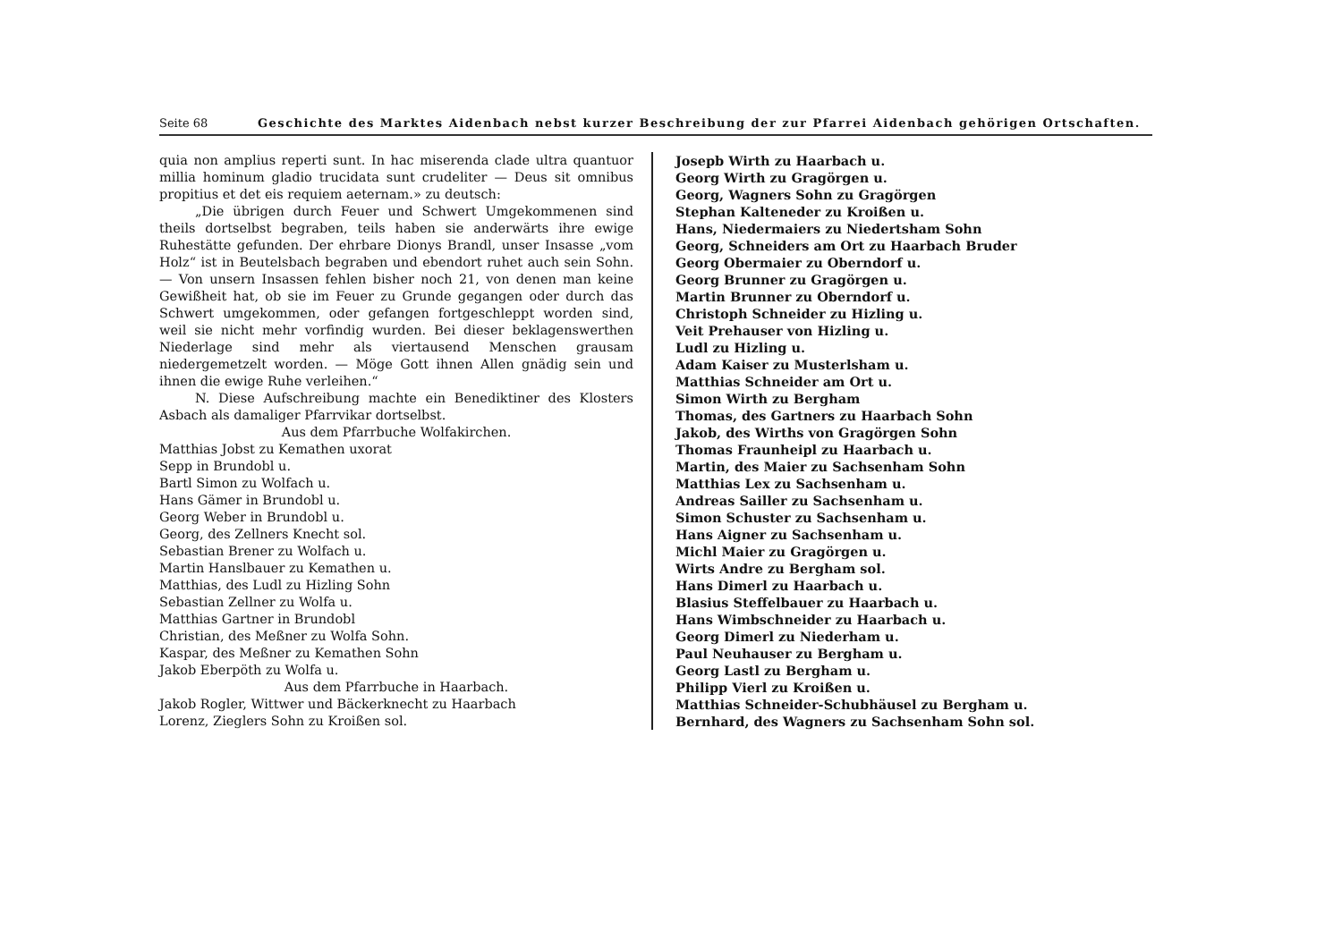Seite 68 Geschichte des Marktes Aidenbach nebst kurzer Beschreibung der zur Pfarrei Aidenbach gehörigen Ortschaften.
quia non amplius reperti sunt. In hac miserenda clade ultra quantuor millia hominum gladio trucidata sunt crudeliter — Deus sit omnibus propitius et det eis requiem aeternam.» zu deutsch:
„Die übrigen durch Feuer und Schwert Umgekommenen sind theils dortselbst begraben, teils haben sie anderwärts ihre ewige Ruhestätte gefunden. Der ehrbare Dionys Brandl, unser Insasse „vom Holz“ ist in Beutelsbach begraben und ebendort ruhet auch sein Sohn. — Von unsern Insassen fehlen bisher noch 21, von denen man keine Gewißheit hat, ob sie im Feuer zu Grunde gegangen oder durch das Schwert umgekommen, oder gefangen fortgeschleppt worden sind, weil sie nicht mehr vorfindig wurden. Bei dieser beklagenswerthen Niederlage sind mehr als viertausend Menschen grausam niedergemetzelt worden. — Möge Gott ihnen Allen gnädig sein und ihnen die ewige Ruhe verleihen.“
N. Diese Aufschreibung machte ein Benediktiner des Klosters Asbach als damaliger Pfarrvikar dortselbst.
Aus dem Pfarrbuche Wolfakirchen.
Matthias Jobst zu Kemathen uxorat
Sepp in Brundobl u.
Bartl Simon zu Wolfach u.
Hans Gämer in Brundobl u.
Georg Weber in Brundobl u.
Georg, des Zellners Knecht sol.
Sebastian Brener zu Wolfach u.
Martin Hanslbauer zu Kemathen u.
Matthias, des Ludl zu Hizling Sohn
Sebastian Zellner zu Wolfa u.
Matthias Gartner in Brundobl
Christian, des Meßner zu Wolfa Sohn.
Kaspar, des Meßner zu Kemathen Sohn
Jakob Eberpöth zu Wolfa u.
Aus dem Pfarrbuche in Haarbach.
Jakob Rogler, Wittwer und Bäckerknecht zu Haarbach
Lorenz, Zieglers Sohn zu Kroißen sol.
Josepb Wirth zu Haarbach u.
Georg Wirth zu Gragörgen u.
Georg, Wagners Sohn zu Gragörgen
Stephan Kalteneder zu Kroißen u.
Hans, Niedermaiers zu Niedertsham Sohn
Georg, Schneiders am Ort zu Haarbach Bruder
Georg Obermaier zu Oberndorf u.
Georg Brunner zu Gragörgen u.
Martin Brunner zu Oberndorf u.
Christoph Schneider zu Hizling u.
Veit Prehauser von Hizling u.
Ludl zu Hizling u.
Adam Kaiser zu Musterlsham u.
Matthias Schneider am Ort u.
Simon Wirth zu Bergham
Thomas, des Gartners zu Haarbach Sohn
Jakob, des Wirths von Gragörgen Sohn
Thomas Fraunheipl zu Haarbach u.
Martin, des Maier zu Sachsenham Sohn
Matthias Lex zu Sachsenham u.
Andreas Sailler zu Sachsenham u.
Simon Schuster zu Sachsenham u.
Hans Aigner zu Sachsenham u.
Michl Maier zu Gragörgen u.
Wirts Andre zu Bergham sol.
Hans Dimerl zu Haarbach u.
Blasius Steffelbauer zu Haarbach u.
Hans Wimbschneider zu Haarbach u.
Georg Dimerl zu Niederham u.
Paul Neuhauser zu Bergham u.
Georg Lastl zu Bergham u.
Philipp Vierl zu Kroißen u.
Matthias Schneider-Schubhäusel zu Bergham u.
Bernhard, des Wagners zu Sachsenham Sohn sol.